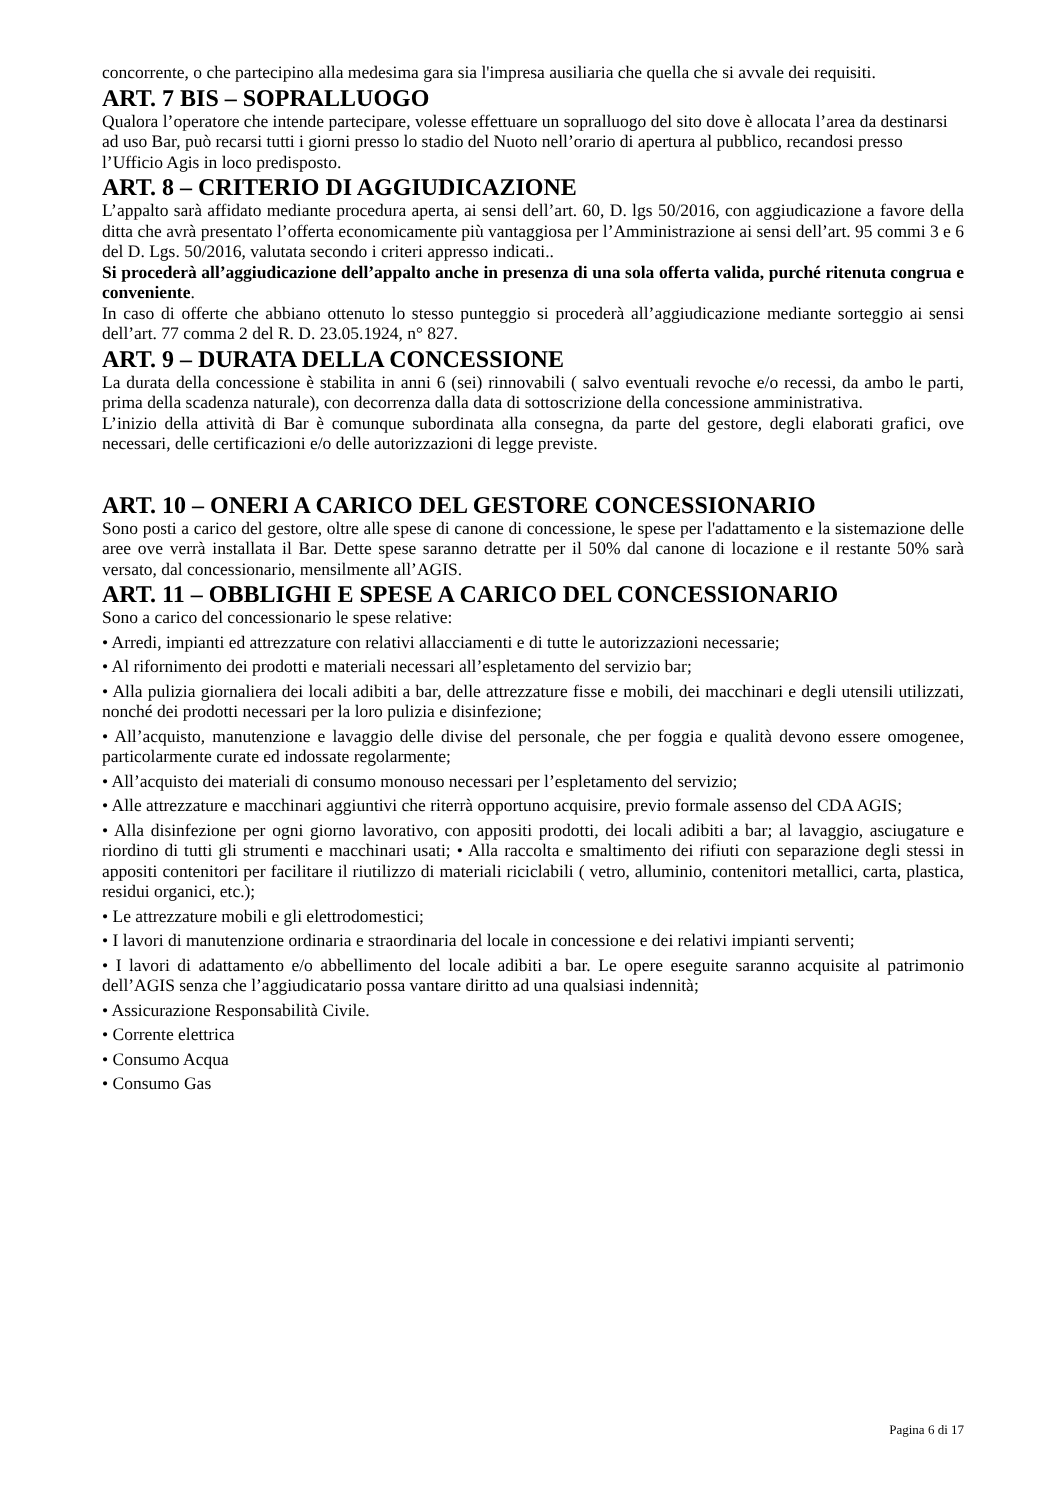concorrente, o che partecipino alla medesima gara sia l'impresa ausiliaria che quella che si avvale dei requisiti.
ART. 7 BIS – SOPRALLUOGO
Qualora l’operatore che intende partecipare, volesse effettuare un sopralluogo del sito dove è allocata l’area da destinarsi ad uso Bar, può recarsi tutti i giorni presso lo stadio del Nuoto nell’orario di apertura al pubblico, recandosi presso l’Ufficio Agis in loco predisposto.
ART. 8 – CRITERIO DI AGGIUDICAZIONE
L’appalto sarà affidato mediante procedura aperta, ai sensi dell’art. 60, D. lgs 50/2016, con aggiudicazione a favore della ditta che avrà presentato l’offerta economicamente più vantaggiosa per l’Amministrazione ai sensi dell’art. 95 commi 3 e 6 del D. Lgs. 50/2016, valutata secondo i criteri appresso indicati..
Si procederà all’aggiudicazione dell’appalto anche in presenza di una sola offerta valida, purché ritenuta congrua e conveniente.
In caso di offerte che abbiano ottenuto lo stesso punteggio si procederà all’aggiudicazione mediante sorteggio ai sensi dell’art. 77 comma 2 del R. D. 23.05.1924, n° 827.
ART. 9 – DURATA DELLA CONCESSIONE
La durata della concessione è stabilita in anni 6 (sei) rinnovabili ( salvo eventuali revoche e/o recessi, da ambo le parti, prima della scadenza naturale), con decorrenza dalla data di sottoscrizione della concessione amministrativa.
L’inizio della attività di Bar è comunque subordinata alla consegna, da parte del gestore, degli elaborati grafici, ove necessari, delle certificazioni e/o delle autorizzazioni di legge previste.
ART. 10 – ONERI A CARICO DEL GESTORE CONCESSIONARIO
Sono posti a carico del gestore, oltre alle spese di canone di concessione, le spese per l'adattamento e la sistemazione delle aree ove verrà installata il Bar. Dette spese saranno detratte per il 50% dal canone di locazione e il restante 50% sarà versato, dal concessionario, mensilmente all’AGIS.
ART. 11 – OBBLIGHI E SPESE A CARICO DEL CONCESSIONARIO
Sono a carico del concessionario le spese relative:
• Arredi, impianti ed attrezzature con relativi allacciamenti e di tutte le autorizzazioni necessarie;
• Al rifornimento dei prodotti e materiali necessari all’espletamento del servizio bar;
• Alla pulizia giornaliera dei locali adibiti a bar, delle attrezzature fisse e mobili, dei macchinari e degli utensili utilizzati, nonché dei prodotti necessari per la loro pulizia e disinfezione;
• All’acquisto, manutenzione e lavaggio delle divise del personale, che per foggia e qualità devono essere omogenee, particolarmente curate ed indossate regolarmente;
• All’acquisto dei materiali di consumo monouso necessari per l’espletamento del servizio;
• Alle attrezzature e macchinari aggiuntivi che riterrà opportuno acquisire, previo formale assenso del CDA AGIS;
• Alla disinfezione per ogni giorno lavorativo, con appositi prodotti, dei locali adibiti a bar; al lavaggio, asciugature e riordino di tutti gli strumenti e macchinari usati; • Alla raccolta e smaltimento dei rifiuti con separazione degli stessi in appositi contenitori per facilitare il riutilizzo di materiali riciclabili ( vetro, alluminio, contenitori metallici, carta, plastica, residui organici, etc.);
• Le attrezzature mobili e gli elettrodomestici;
• I lavori di manutenzione ordinaria e straordinaria del locale in concessione e dei relativi impianti serventi;
• I lavori di adattamento e/o abbellimento del locale adibiti a bar. Le opere eseguite saranno acquisite al patrimonio dell’AGIS senza che l’aggiudicatario possa vantare diritto ad una qualsiasi indennità;
• Assicurazione Responsabilità Civile.
• Corrente elettrica
• Consumo Acqua
• Consumo Gas
Pagina 6 di 17